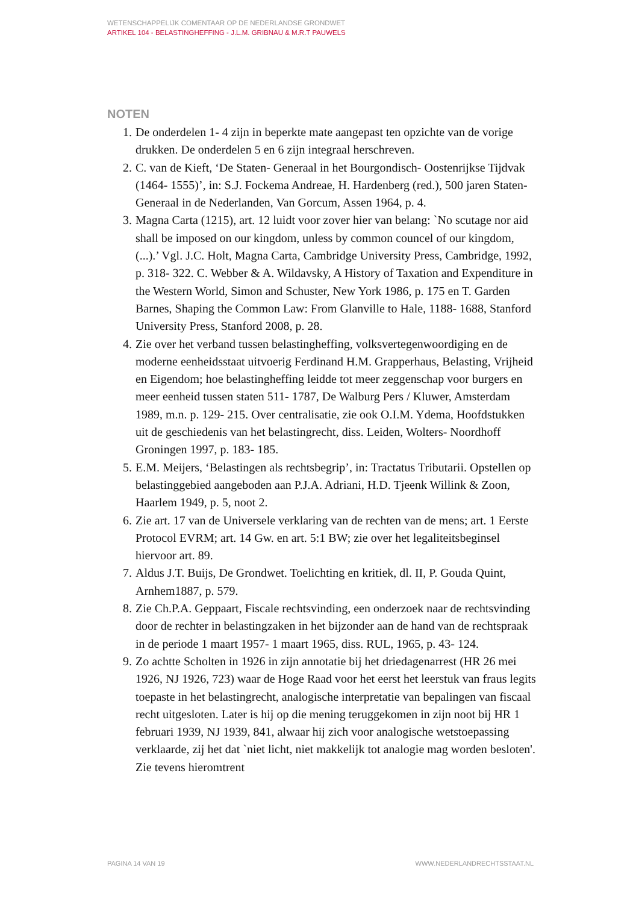WETENSCHAPPELIJK COMENTAAR OP DE NEDERLANDSE GRONDWET
ARTIKEL 104 - BELASTINGHEFFING - J.L.M. GRIBNAU & M.R.T PAUWELS
NOTEN
1. De onderdelen 1- 4 zijn in beperkte mate aangepast ten opzichte van de vorige drukken. De onderdelen 5 en 6 zijn integraal herschreven.
2. C. van de Kieft, ‘De Staten- Generaal in het Bourgondisch- Oostenrijkse Tijdvak (1464- 1555)’, in: S.J. Fockema Andreae, H. Hardenberg (red.), 500 jaren Staten- Generaal in de Nederlanden, Van Gorcum, Assen 1964, p. 4.
3. Magna Carta (1215), art. 12 luidt voor zover hier van belang: `No scutage nor aid shall be imposed on our kingdom, unless by common councel of our kingdom, (...).’ Vgl. J.C. Holt, Magna Carta, Cambridge University Press, Cambridge, 1992, p. 318- 322. C. Webber & A. Wildavsky, A History of Taxation and Expenditure in the Western World, Simon and Schuster, New York 1986, p. 175 en T. Garden Barnes, Shaping the Common Law: From Glanville to Hale, 1188- 1688, Stanford University Press, Stanford 2008, p. 28.
4. Zie over het verband tussen belastingheffing, volksvertegenwoordiging en de moderne eenheidsstaat uitvoerig Ferdinand H.M. Grapperhaus, Belasting, Vrijheid en Eigendom; hoe belastingheffing leidde tot meer zeggenschap voor burgers en meer eenheid tussen staten 511- 1787, De Walburg Pers / Kluwer, Amsterdam 1989, m.n. p. 129- 215. Over centralisatie, zie ook O.I.M. Ydema, Hoofdstukken uit de geschiedenis van het belastingrecht, diss. Leiden, Wolters- Noordhoff Groningen 1997, p. 183- 185.
5. E.M. Meijers, ‘Belastingen als rechtsbegrip’, in: Tractatus Tributarii. Opstellen op belastinggebied aangeboden aan P.J.A. Adriani, H.D. Tjeenk Willink & Zoon, Haarlem 1949, p. 5, noot 2.
6. Zie art. 17 van de Universele verklaring van de rechten van de mens; art. 1 Eerste Protocol EVRM; art. 14 Gw. en art. 5:1 BW; zie over het legaliteitsbeginsel hiervoor art. 89.
7. Aldus J.T. Buijs, De Grondwet. Toelichting en kritiek, dl. II, P. Gouda Quint, Arnhem1887, p. 579.
8. Zie Ch.P.A. Geppaart, Fiscale rechtsvinding, een onderzoek naar de rechtsvinding door de rechter in belastingzaken in het bijzonder aan de hand van de rechtspraak in de periode 1 maart 1957- 1 maart 1965, diss. RUL, 1965, p. 43- 124.
9. Zo achtte Scholten in 1926 in zijn annotatie bij het driedagenarrest (HR 26 mei 1926, NJ 1926, 723) waar de Hoge Raad voor het eerst het leerstuk van fraus legits toepaste in het belastingrecht, analogische interpretatie van bepalingen van fiscaal recht uitgesloten. Later is hij op die mening teruggekomen in zijn noot bij HR 1 februari 1939, NJ 1939, 841, alwaar hij zich voor analogische wetstoepassing verklaarde, zij het dat `niet licht, niet makkelijk tot analogie mag worden besloten'. Zie tevens hieromtrent
PAGINA 14 VAN 19 WWW.NEDERLANDRECHTSSTAAT.NL